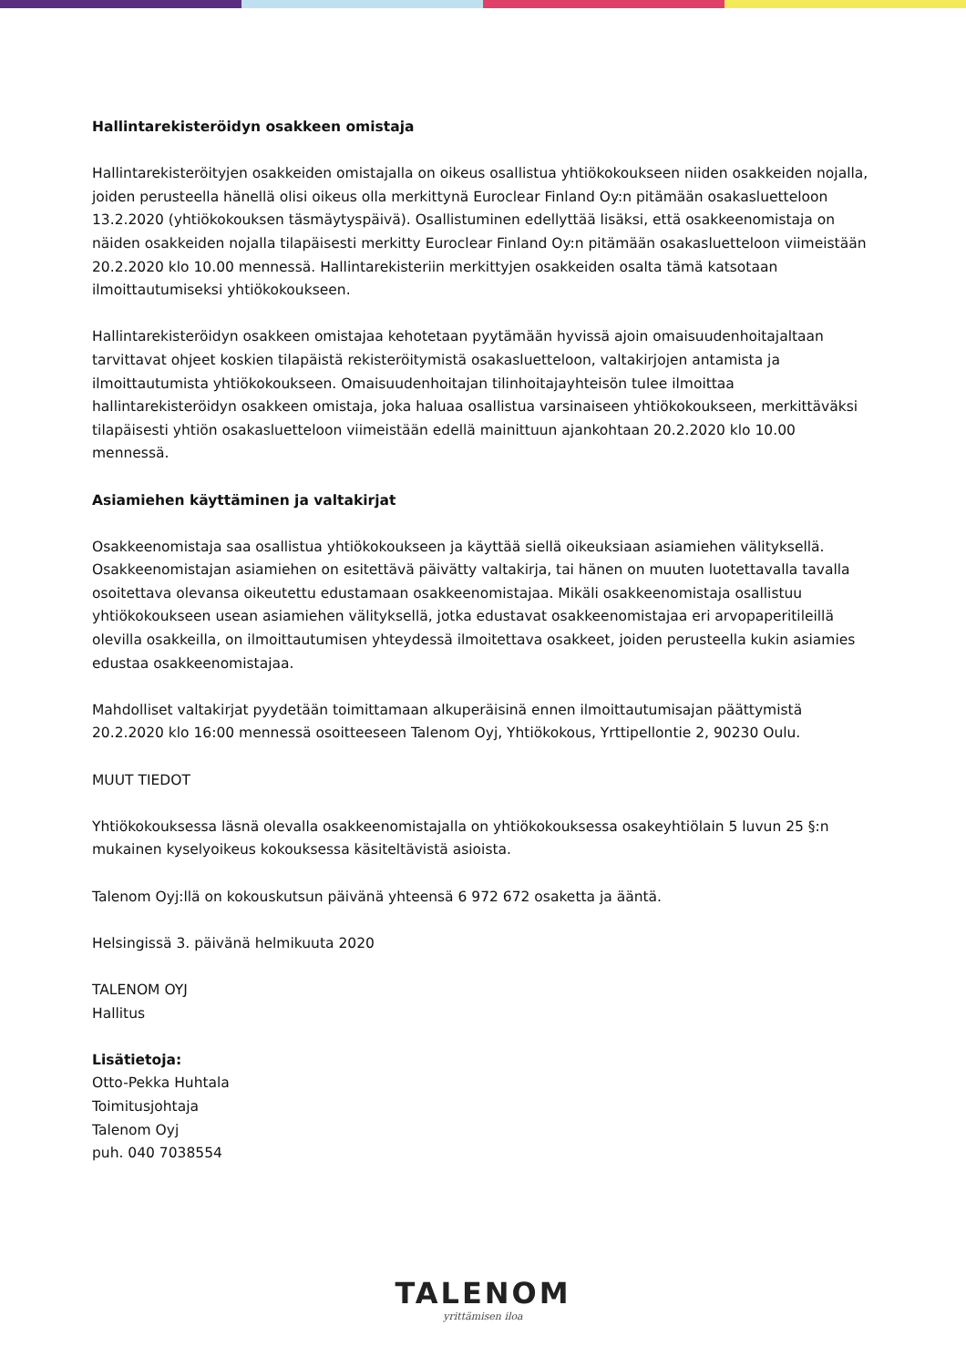Hallintarekisteröidyn osakkeen omistaja
Hallintarekisteröityjen osakkeiden omistajalla on oikeus osallistua yhtiökokoukseen niiden osakkeiden nojalla, joiden perusteella hänellä olisi oikeus olla merkittynä Euroclear Finland Oy:n pitämään osakasluetteloon 13.2.2020 (yhtiökokouksen täsmäytyspäivä). Osallistuminen edellyttää lisäksi, että osakkeenomistaja on näiden osakkeiden nojalla tilapäisesti merkitty Euroclear Finland Oy:n pitämään osakasluetteloon viimeistään 20.2.2020 klo 10.00 mennessä. Hallintarekisteriin merkittyjen osakkeiden osalta tämä katsotaan ilmoittautumiseksi yhtiökokoukseen.
Hallintarekisteröidyn osakkeen omistajaa kehotetaan pyytämään hyvissä ajoin omaisuudenhoitajaltaan tarvittavat ohjeet koskien tilapäistä rekisteröitymistä osakasluetteloon, valtakirjojen antamista ja ilmoittautumista yhtiökokoukseen. Omaisuudenhoitajan tilinhoitajayhteisön tulee ilmoittaa hallintarekisteröidyn osakkeen omistaja, joka haluaa osallistua varsinaiseen yhtiökokoukseen, merkittäväksi tilapäisesti yhtiön osakasluetteloon viimeistään edellä mainittuun ajankohtaan 20.2.2020 klo 10.00 mennessä.
Asiamiehen käyttäminen ja valtakirjat
Osakkeenomistaja saa osallistua yhtiökokoukseen ja käyttää siellä oikeuksiaan asiamiehen välityksellä. Osakkeenomistajan asiamiehen on esitettävä päivätty valtakirja, tai hänen on muuten luotettavalla tavalla osoitettava olevansa oikeutettu edustamaan osakkeenomistajaa. Mikäli osakkeenomistaja osallistuu yhtiökokoukseen usean asiamiehen välityksellä, jotka edustavat osakkeenomistajaa eri arvopaperitileillä olevilla osakkeilla, on ilmoittautumisen yhteydessä ilmoitettava osakkeet, joiden perusteella kukin asiamies edustaa osakkeenomistajaa.
Mahdolliset valtakirjat pyydetään toimittamaan alkuperäisinä ennen ilmoittautumisajan päättymistä 20.2.2020 klo 16:00 mennessä osoitteeseen Talenom Oyj, Yhtiökokous, Yrttipellontie 2, 90230 Oulu.
MUUT TIEDOT
Yhtiökokouksessa läsnä olevalla osakkeenomistajalla on yhtiökokouksessa osakeyhtiölain 5 luvun 25 §:n mukainen kyselyoikeus kokouksessa käsiteltävistä asioista.
Talenom Oyj:llä on kokouskutsun päivänä yhteensä 6 972 672 osaketta ja ääntä.
Helsingissä 3. päivänä helmikuuta 2020
TALENOM OYJ
Hallitus
Lisätietoja:
Otto-Pekka Huhtala
Toimitusjohtaja
Talenom Oyj
puh. 040 7038554
TALENOM
yrittämisen iloa